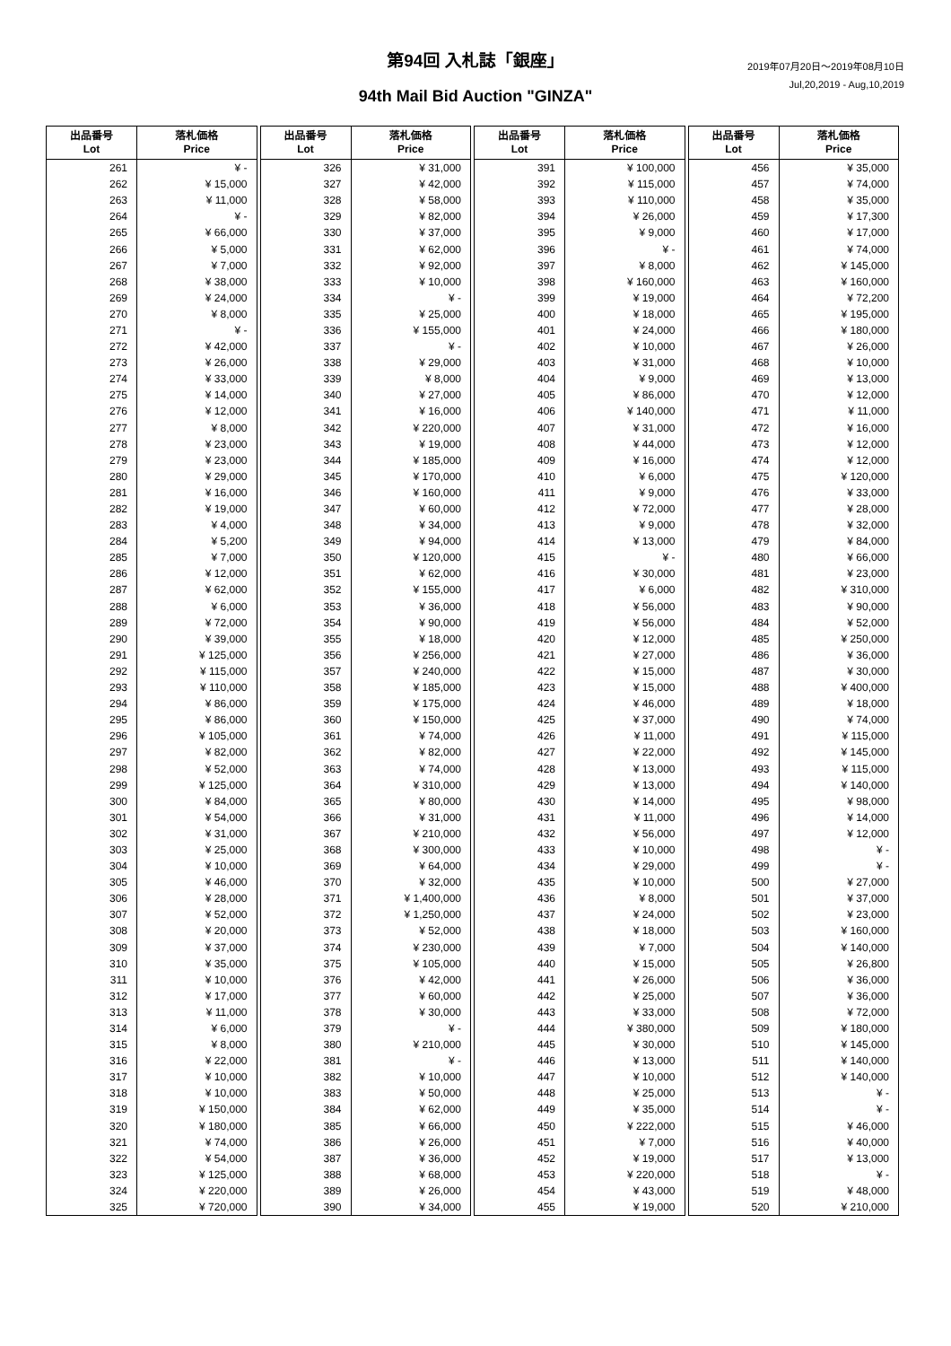第94回 入札誌「銀座」
94th Mail Bid Auction "GINZA"
2019年07月20日～2019年08月10日
Jul,20,2019 - Aug,10,2019
| 出品番号 Lot | 落札価格 Price |
| --- | --- |
| 261 | ¥ - |
| 262 | ¥ 15,000 |
| 263 | ¥ 11,000 |
| 264 | ¥ - |
| 265 | ¥ 66,000 |
| 266 | ¥ 5,000 |
| 267 | ¥ 7,000 |
| 268 | ¥ 38,000 |
| 269 | ¥ 24,000 |
| 270 | ¥ 8,000 |
| 271 | ¥ - |
| 272 | ¥ 42,000 |
| 273 | ¥ 26,000 |
| 274 | ¥ 33,000 |
| 275 | ¥ 14,000 |
| 276 | ¥ 12,000 |
| 277 | ¥ 8,000 |
| 278 | ¥ 23,000 |
| 279 | ¥ 23,000 |
| 280 | ¥ 29,000 |
| 281 | ¥ 16,000 |
| 282 | ¥ 19,000 |
| 283 | ¥ 4,000 |
| 284 | ¥ 5,200 |
| 285 | ¥ 7,000 |
| 286 | ¥ 12,000 |
| 287 | ¥ 62,000 |
| 288 | ¥ 6,000 |
| 289 | ¥ 72,000 |
| 290 | ¥ 39,000 |
| 291 | ¥ 125,000 |
| 292 | ¥ 115,000 |
| 293 | ¥ 110,000 |
| 294 | ¥ 86,000 |
| 295 | ¥ 86,000 |
| 296 | ¥ 105,000 |
| 297 | ¥ 82,000 |
| 298 | ¥ 52,000 |
| 299 | ¥ 125,000 |
| 300 | ¥ 84,000 |
| 301 | ¥ 54,000 |
| 302 | ¥ 31,000 |
| 303 | ¥ 25,000 |
| 304 | ¥ 10,000 |
| 305 | ¥ 46,000 |
| 306 | ¥ 28,000 |
| 307 | ¥ 52,000 |
| 308 | ¥ 20,000 |
| 309 | ¥ 37,000 |
| 310 | ¥ 35,000 |
| 311 | ¥ 10,000 |
| 312 | ¥ 17,000 |
| 313 | ¥ 11,000 |
| 314 | ¥ 6,000 |
| 315 | ¥ 8,000 |
| 316 | ¥ 22,000 |
| 317 | ¥ 10,000 |
| 318 | ¥ 10,000 |
| 319 | ¥ 150,000 |
| 320 | ¥ 180,000 |
| 321 | ¥ 74,000 |
| 322 | ¥ 54,000 |
| 323 | ¥ 125,000 |
| 324 | ¥ 220,000 |
| 325 | ¥ 720,000 |
| 出品番号 Lot | 落札価格 Price |
| --- | --- |
| 326 | ¥ 31,000 |
| 327 | ¥ 42,000 |
| 328 | ¥ 58,000 |
| 329 | ¥ 82,000 |
| 330 | ¥ 37,000 |
| 331 | ¥ 62,000 |
| 332 | ¥ 92,000 |
| 333 | ¥ 10,000 |
| 334 | ¥ - |
| 335 | ¥ 25,000 |
| 336 | ¥ 155,000 |
| 337 | ¥ - |
| 338 | ¥ 29,000 |
| 339 | ¥ 8,000 |
| 340 | ¥ 27,000 |
| 341 | ¥ 16,000 |
| 342 | ¥ 220,000 |
| 343 | ¥ 19,000 |
| 344 | ¥ 185,000 |
| 345 | ¥ 170,000 |
| 346 | ¥ 160,000 |
| 347 | ¥ 60,000 |
| 348 | ¥ 34,000 |
| 349 | ¥ 94,000 |
| 350 | ¥ 120,000 |
| 351 | ¥ 62,000 |
| 352 | ¥ 155,000 |
| 353 | ¥ 36,000 |
| 354 | ¥ 90,000 |
| 355 | ¥ 18,000 |
| 356 | ¥ 256,000 |
| 357 | ¥ 240,000 |
| 358 | ¥ 185,000 |
| 359 | ¥ 175,000 |
| 360 | ¥ 150,000 |
| 361 | ¥ 74,000 |
| 362 | ¥ 82,000 |
| 363 | ¥ 74,000 |
| 364 | ¥ 310,000 |
| 365 | ¥ 80,000 |
| 366 | ¥ 31,000 |
| 367 | ¥ 210,000 |
| 368 | ¥ 300,000 |
| 369 | ¥ 64,000 |
| 370 | ¥ 32,000 |
| 371 | ¥ 1,400,000 |
| 372 | ¥ 1,250,000 |
| 373 | ¥ 52,000 |
| 374 | ¥ 230,000 |
| 375 | ¥ 105,000 |
| 376 | ¥ 42,000 |
| 377 | ¥ 60,000 |
| 378 | ¥ 30,000 |
| 379 | ¥ - |
| 380 | ¥ 210,000 |
| 381 | ¥ - |
| 382 | ¥ 10,000 |
| 383 | ¥ 50,000 |
| 384 | ¥ 62,000 |
| 385 | ¥ 66,000 |
| 386 | ¥ 26,000 |
| 387 | ¥ 36,000 |
| 388 | ¥ 68,000 |
| 389 | ¥ 26,000 |
| 390 | ¥ 34,000 |
| 出品番号 Lot | 落札価格 Price |
| --- | --- |
| 391 | ¥ 100,000 |
| 392 | ¥ 115,000 |
| 393 | ¥ 110,000 |
| 394 | ¥ 26,000 |
| 395 | ¥ 9,000 |
| 396 | ¥ - |
| 397 | ¥ 8,000 |
| 398 | ¥ 160,000 |
| 399 | ¥ 19,000 |
| 400 | ¥ 18,000 |
| 401 | ¥ 24,000 |
| 402 | ¥ 10,000 |
| 403 | ¥ 31,000 |
| 404 | ¥ 9,000 |
| 405 | ¥ 86,000 |
| 406 | ¥ 140,000 |
| 407 | ¥ 31,000 |
| 408 | ¥ 44,000 |
| 409 | ¥ 16,000 |
| 410 | ¥ 6,000 |
| 411 | ¥ 9,000 |
| 412 | ¥ 72,000 |
| 413 | ¥ 9,000 |
| 414 | ¥ 13,000 |
| 415 | ¥ - |
| 416 | ¥ 30,000 |
| 417 | ¥ 6,000 |
| 418 | ¥ 56,000 |
| 419 | ¥ 56,000 |
| 420 | ¥ 12,000 |
| 421 | ¥ 27,000 |
| 422 | ¥ 15,000 |
| 423 | ¥ 15,000 |
| 424 | ¥ 46,000 |
| 425 | ¥ 37,000 |
| 426 | ¥ 11,000 |
| 427 | ¥ 22,000 |
| 428 | ¥ 13,000 |
| 429 | ¥ 13,000 |
| 430 | ¥ 14,000 |
| 431 | ¥ 11,000 |
| 432 | ¥ 56,000 |
| 433 | ¥ 10,000 |
| 434 | ¥ 29,000 |
| 435 | ¥ 10,000 |
| 436 | ¥ 8,000 |
| 437 | ¥ 24,000 |
| 438 | ¥ 18,000 |
| 439 | ¥ 7,000 |
| 440 | ¥ 15,000 |
| 441 | ¥ 26,000 |
| 442 | ¥ 25,000 |
| 443 | ¥ 33,000 |
| 444 | ¥ 380,000 |
| 445 | ¥ 30,000 |
| 446 | ¥ 13,000 |
| 447 | ¥ 10,000 |
| 448 | ¥ 25,000 |
| 449 | ¥ 35,000 |
| 450 | ¥ 222,000 |
| 451 | ¥ 7,000 |
| 452 | ¥ 19,000 |
| 453 | ¥ 220,000 |
| 454 | ¥ 43,000 |
| 455 | ¥ 19,000 |
| 出品番号 Lot | 落札価格 Price |
| --- | --- |
| 456 | ¥ 35,000 |
| 457 | ¥ 74,000 |
| 458 | ¥ 35,000 |
| 459 | ¥ 17,300 |
| 460 | ¥ 17,000 |
| 461 | ¥ 74,000 |
| 462 | ¥ 145,000 |
| 463 | ¥ 160,000 |
| 464 | ¥ 72,200 |
| 465 | ¥ 195,000 |
| 466 | ¥ 180,000 |
| 467 | ¥ 26,000 |
| 468 | ¥ 10,000 |
| 469 | ¥ 13,000 |
| 470 | ¥ 12,000 |
| 471 | ¥ 11,000 |
| 472 | ¥ 16,000 |
| 473 | ¥ 12,000 |
| 474 | ¥ 12,000 |
| 475 | ¥ 120,000 |
| 476 | ¥ 33,000 |
| 477 | ¥ 28,000 |
| 478 | ¥ 32,000 |
| 479 | ¥ 84,000 |
| 480 | ¥ 66,000 |
| 481 | ¥ 23,000 |
| 482 | ¥ 310,000 |
| 483 | ¥ 90,000 |
| 484 | ¥ 52,000 |
| 485 | ¥ 250,000 |
| 486 | ¥ 36,000 |
| 487 | ¥ 30,000 |
| 488 | ¥ 400,000 |
| 489 | ¥ 18,000 |
| 490 | ¥ 74,000 |
| 491 | ¥ 115,000 |
| 492 | ¥ 145,000 |
| 493 | ¥ 115,000 |
| 494 | ¥ 140,000 |
| 495 | ¥ 98,000 |
| 496 | ¥ 14,000 |
| 497 | ¥ 12,000 |
| 498 | ¥ - |
| 499 | ¥ - |
| 500 | ¥ 27,000 |
| 501 | ¥ 37,000 |
| 502 | ¥ 23,000 |
| 503 | ¥ 160,000 |
| 504 | ¥ 140,000 |
| 505 | ¥ 26,800 |
| 506 | ¥ 36,000 |
| 507 | ¥ 36,000 |
| 508 | ¥ 72,000 |
| 509 | ¥ 180,000 |
| 510 | ¥ 145,000 |
| 511 | ¥ 140,000 |
| 512 | ¥ 140,000 |
| 513 | ¥ - |
| 514 | ¥ - |
| 515 | ¥ 46,000 |
| 516 | ¥ 40,000 |
| 517 | ¥ 13,000 |
| 518 | ¥ - |
| 519 | ¥ 48,000 |
| 520 | ¥ 210,000 |